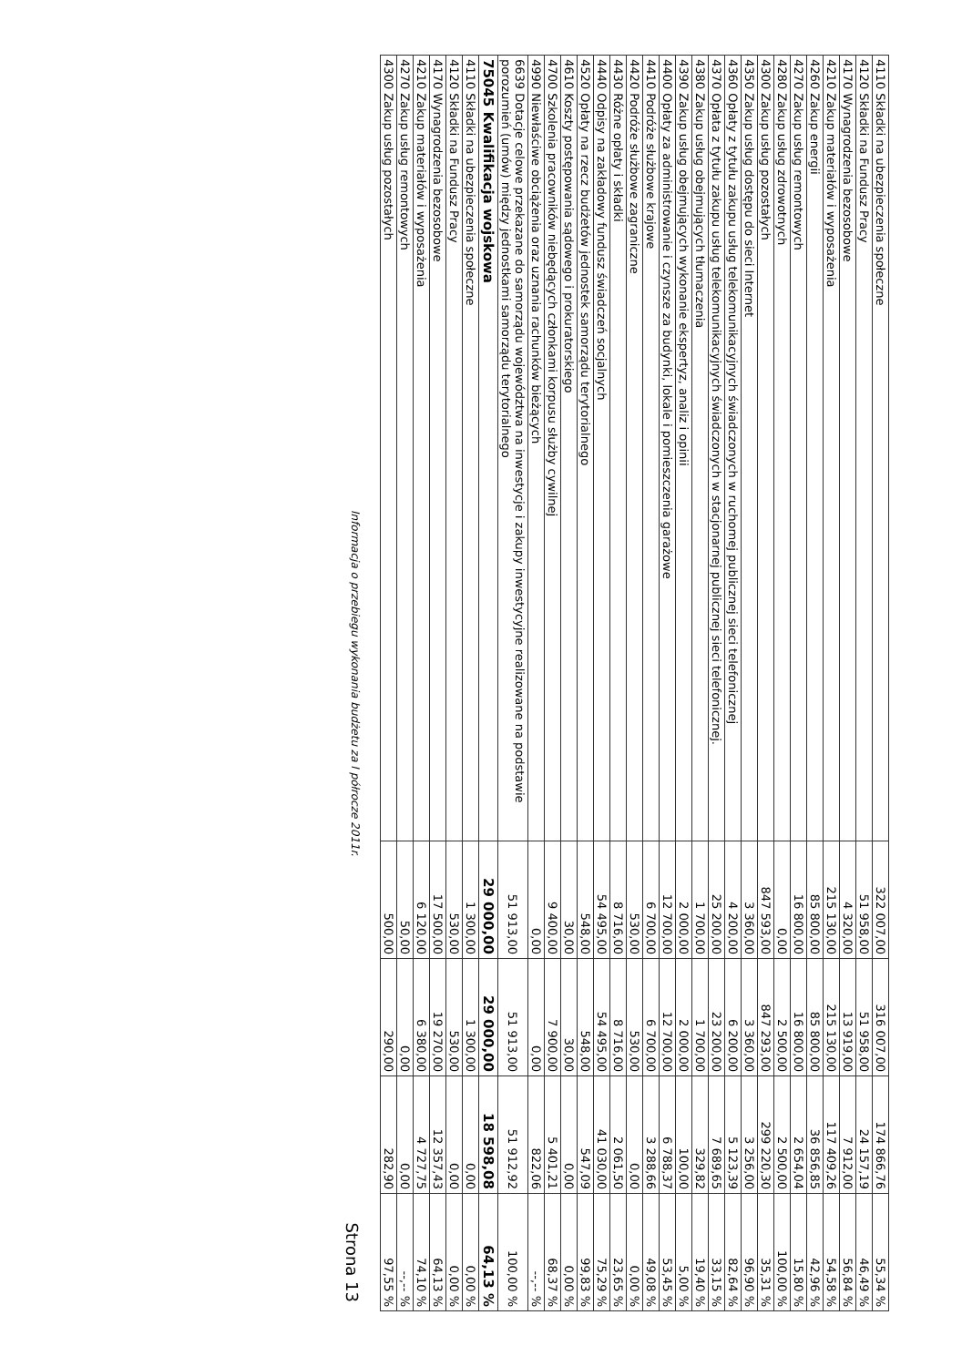| 4110 Składki na ubezpieczenia społeczne | 322 007,00 | 316 007,00 | 174 866,76 | 55,34 % |
| 4120 Składki na Fundusz Pracy | 51 958,00 | 51 958,00 | 24 157,19 | 46,49 % |
| 4170 Wynagrodzenia bezosobowe | 4 320,00 | 13 919,00 | 7 912,00 | 56,84 % |
| 4210 Zakup materiałów i wyposażenia | 215 130,00 | 215 130,00 | 117 409,26 | 54,58 % |
| 4260 Zakup energii | 85 800,00 | 85 800,00 | 36 856,85 | 42,96 % |
| 4270 Zakup usług remontowych | 16 800,00 | 16 800,00 | 2 654,04 | 15,80 % |
| 4280 Zakup usług zdrowotnych | 0,00 | 2 500,00 | 2 500,00 | 100,00 % |
| 4300 Zakup usług pozostałych | 847 593,00 | 847 293,00 | 299 220,30 | 35,31 % |
| 4350 Zakup usług dostępu do sieci Internet | 3 360,00 | 3 360,00 | 3 256,00 | 96,90 % |
| 4360 Opłaty z tytułu zakupu usług telekomunikacyjnych świadczonych w ruchomej publicznej sieci telefonicznej | 4 200,00 | 6 200,00 | 5 123,39 | 82,64 % |
| 4370 Opłata z tytułu zakupu usług telekomunikacyjnych świadczonych w stacjonarnej publicznej sieci telefonicznej. | 25 200,00 | 23 200,00 | 7 689,65 | 33,15 % |
| 4380 Zakup usług obejmujących tłumaczenia | 1 700,00 | 1 700,00 | 329,82 | 19,40 % |
| 4390 Zakup usług obejmujących wykonanie ekspertyz, analiz i opinii | 2 000,00 | 2 000,00 | 100,00 | 5,00 % |
| 4400 Opłaty za administrowanie i czynsze za budynki, lokale i pomieszczenia garażowe | 12 700,00 | 12 700,00 | 6 788,37 | 53,45 % |
| 4410 Podróże służbowe krajowe | 6 700,00 | 6 700,00 | 3 288,66 | 49,08 % |
| 4420 Podróże służbowe zagraniczne | 530,00 | 530,00 | 0,00 | 0,00 % |
| 4430 Różne opłaty i składki | 8 716,00 | 8 716,00 | 2 061,50 | 23,65 % |
| 4440 Odpisy na zakładowy fundusz świadczeń socjalnych | 54 495,00 | 54 495,00 | 41 030,00 | 75,29 % |
| 4520 Opłaty na rzecz budżetów jednostek samorządu terytorialnego | 548,00 | 548,00 | 547,09 | 99,83 % |
| 4610 Koszty postępowania sądowego i prokuratorskiego | 30,00 | 30,00 | 0,00 | 0,00 % |
| 4700 Szkolenia pracowników niebędących członkami korpusu służby cywilnej | 9 400,00 | 7 900,00 | 5 401,21 | 68,37 % |
| 4990 Niewłaściwe obciążenia oraz uznania rachunków bieżących | 0,00 | 0,00 | 822,06 | --,-- % |
| 6639 Dotacje celowe przekazane do samorządu województwa na inwestycje i zakupy inwestycyjne realizowane na podstawie porozumień (umów) między jednostkami samorządu terytorialnego | 51 913,00 | 51 913,00 | 51 912,92 | 100,00 % |
| 75045 Kwalifikacja wojskowa | 29 000,00 | 29 000,00 | 18 598,08 | 64,13 % |
| 4110 Składki na ubezpieczenia społeczne | 1 300,00 | 1 300,00 | 0,00 | 0,00 % |
| 4120 Składki na Fundusz Pracy | 530,00 | 530,00 | 0,00 | 0,00 % |
| 4170 Wynagrodzenia bezosobowe | 17 500,00 | 19 270,00 | 12 357,43 | 64,13 % |
| 4210 Zakup materiałów i wyposażenia | 6 120,00 | 6 380,00 | 4 727,75 | 74,10 % |
| 4270 Zakup usług remontowych | 50,00 | 0,00 | 0,00 | --,-- % |
| 4300 Zakup usług pozostałych | 500,00 | 290,00 | 282,90 | 97,55 % |
Informacja o przebiegu wykonania budżetu za I półrocze 2011r. Strona 13